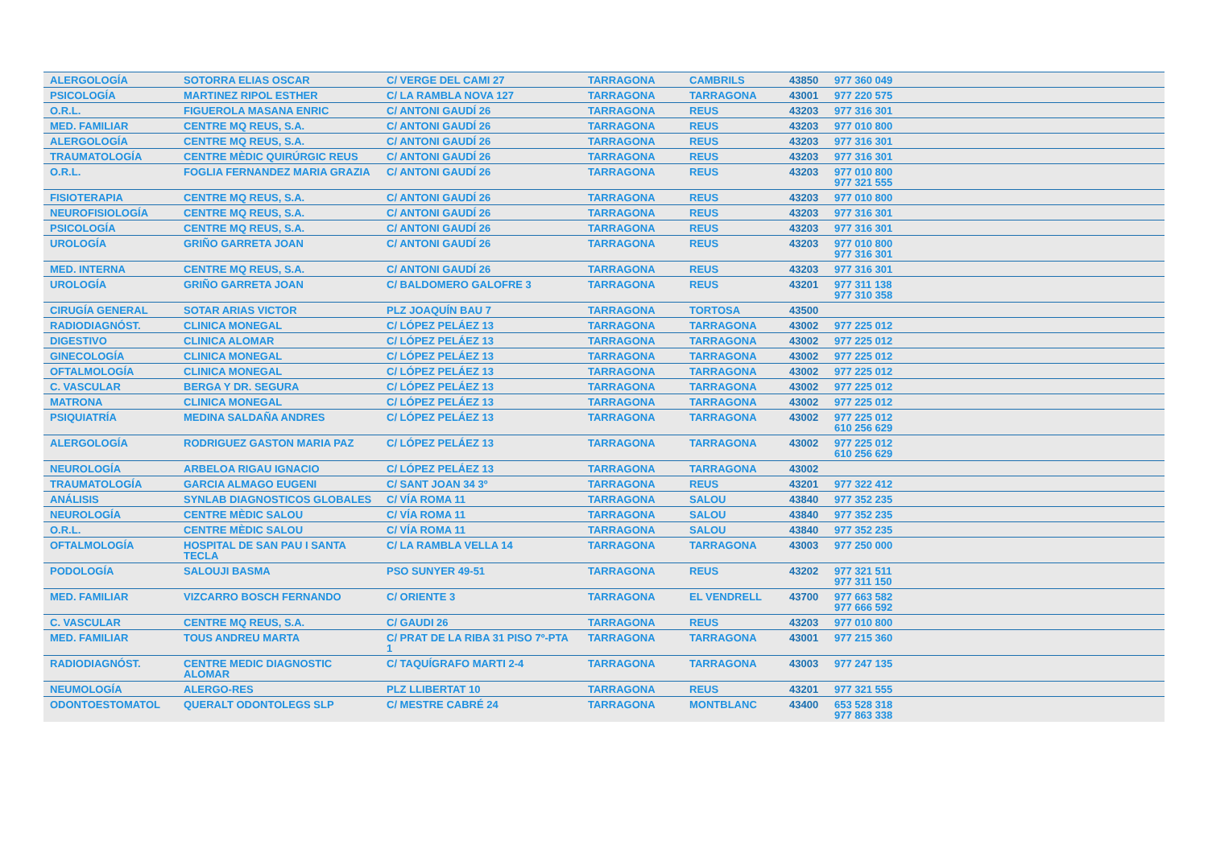| ALERGOLOGÍA | SOTORRA ELIAS OSCAR | C/ VERGE DEL CAMI 27 | TARRAGONA | CAMBRILS | 43850 | 977 360 049 |
| PSICOLOGÍA | MARTINEZ RIPOL ESTHER | C/ LA RAMBLA NOVA 127 | TARRAGONA | TARRAGONA | 43001 | 977 220 575 |
| O.R.L. | FIGUEROLA MASANA ENRIC | C/ ANTONI GAUDÍ 26 | TARRAGONA | REUS | 43203 | 977 316 301 |
| MED. FAMILIAR | CENTRE MQ REUS, S.A. | C/ ANTONI GAUDÍ 26 | TARRAGONA | REUS | 43203 | 977 010 800 |
| ALERGOLOGÍA | CENTRE MQ REUS, S.A. | C/ ANTONI GAUDÍ 26 | TARRAGONA | REUS | 43203 | 977 316 301 |
| TRAUMATOLOGÍA | CENTRE MÈDIC QUIRÚRGIC REUS | C/ ANTONI GAUDÍ 26 | TARRAGONA | REUS | 43203 | 977 316 301 |
| O.R.L. | FOGLIA FERNANDEZ MARIA GRAZIA | C/ ANTONI GAUDÍ 26 | TARRAGONA | REUS | 43203 | 977 010 800 977 321 555 |
| FISIOTERAPIA | CENTRE MQ REUS, S.A. | C/ ANTONI GAUDÍ 26 | TARRAGONA | REUS | 43203 | 977 010 800 |
| NEUROFISIOLOGÍA | CENTRE MQ REUS, S.A. | C/ ANTONI GAUDÍ 26 | TARRAGONA | REUS | 43203 | 977 316 301 |
| PSICOLOGÍA | CENTRE MQ REUS, S.A. | C/ ANTONI GAUDÍ 26 | TARRAGONA | REUS | 43203 | 977 316 301 |
| UROLOGÍA | GRIÑO GARRETA JOAN | C/ ANTONI GAUDÍ 26 | TARRAGONA | REUS | 43203 | 977 010 800 977 316 301 |
| MED. INTERNA | CENTRE MQ REUS, S.A. | C/ ANTONI GAUDÍ 26 | TARRAGONA | REUS | 43203 | 977 316 301 |
| UROLOGÍA | GRIÑO GARRETA JOAN | C/ BALDOMERO GALOFRE 3 | TARRAGONA | REUS | 43201 | 977 311 138 977 310 358 |
| CIRUGÍA GENERAL | SOTAR ARIAS VICTOR | PLZ JOAQUÍN BAU 7 | TARRAGONA | TORTOSA | 43500 | |
| RADIODIAGNÓST. | CLINICA MONEGAL | C/ LÓPEZ PELÁEZ 13 | TARRAGONA | TARRAGONA | 43002 | 977 225 012 |
| DIGESTIVO | CLINICA ALOMAR | C/ LÓPEZ PELÁEZ 13 | TARRAGONA | TARRAGONA | 43002 | 977 225 012 |
| GINECOLOGÍA | CLINICA MONEGAL | C/ LÓPEZ PELÁEZ 13 | TARRAGONA | TARRAGONA | 43002 | 977 225 012 |
| OFTALMOLOGÍA | CLINICA MONEGAL | C/ LÓPEZ PELÁEZ 13 | TARRAGONA | TARRAGONA | 43002 | 977 225 012 |
| C. VASCULAR | BERGA Y DR. SEGURA | C/ LÓPEZ PELÁEZ 13 | TARRAGONA | TARRAGONA | 43002 | 977 225 012 |
| MATRONA | CLINICA MONEGAL | C/ LÓPEZ PELÁEZ 13 | TARRAGONA | TARRAGONA | 43002 | 977 225 012 |
| PSIQUIATRÍA | MEDINA SALDAÑA ANDRES | C/ LÓPEZ PELÁEZ 13 | TARRAGONA | TARRAGONA | 43002 | 977 225 012 610 256 629 |
| ALERGOLOGÍA | RODRIGUEZ GASTON MARIA PAZ | C/ LÓPEZ PELÁEZ 13 | TARRAGONA | TARRAGONA | 43002 | 977 225 012 610 256 629 |
| NEUROLOGÍA | ARBELOA RIGAU IGNACIO | C/ LÓPEZ PELÁEZ 13 | TARRAGONA | TARRAGONA | 43002 | |
| TRAUMATOLOGÍA | GARCIA ALMAGO EUGENI | C/ SANT JOAN 34 3º | TARRAGONA | REUS | 43201 | 977 322 412 |
| ANÁLISIS | SYNLAB DIAGNOSTICOS GLOBALES | C/ VÍA ROMA 11 | TARRAGONA | SALOU | 43840 | 977 352 235 |
| NEUROLOGÍA | CENTRE MÈDIC SALOU | C/ VÍA ROMA 11 | TARRAGONA | SALOU | 43840 | 977 352 235 |
| O.R.L. | CENTRE MÈDIC SALOU | C/ VÍA ROMA 11 | TARRAGONA | SALOU | 43840 | 977 352 235 |
| OFTALMOLOGÍA | HOSPITAL DE SAN PAU I SANTA TECLA | C/ LA RAMBLA VELLA 14 | TARRAGONA | TARRAGONA | 43003 | 977 250 000 |
| PODOLOGÍA | SALOUJI BASMA | PSO SUNYER 49-51 | TARRAGONA | REUS | 43202 | 977 321 511 977 311 150 |
| MED. FAMILIAR | VIZCARRO BOSCH FERNANDO | C/ ORIENTE 3 | TARRAGONA | EL VENDRELL | 43700 | 977 663 582 977 666 592 |
| C. VASCULAR | CENTRE MQ REUS, S.A. | C/ GAUDI 26 | TARRAGONA | REUS | 43203 | 977 010 800 |
| MED. FAMILIAR | TOUS ANDREU MARTA | C/ PRAT DE LA RIBA 31 PISO 7º-PTA 1 | TARRAGONA | TARRAGONA | 43001 | 977 215 360 |
| RADIODIAGNÓST. | CENTRE MEDIC DIAGNOSTIC ALOMAR | C/ TAQUÍGRAFO MARTI 2-4 | TARRAGONA | TARRAGONA | 43003 | 977 247 135 |
| NEUMOLOGÍA | ALERGO-RES | PLZ LLIBERTAT 10 | TARRAGONA | REUS | 43201 | 977 321 555 |
| ODONTOESTOMATOL | QUERALT ODONTOLEGS SLP | C/ MESTRE CABRÉ 24 | TARRAGONA | MONTBLANC | 43400 | 653 528 318 977 863 338 |